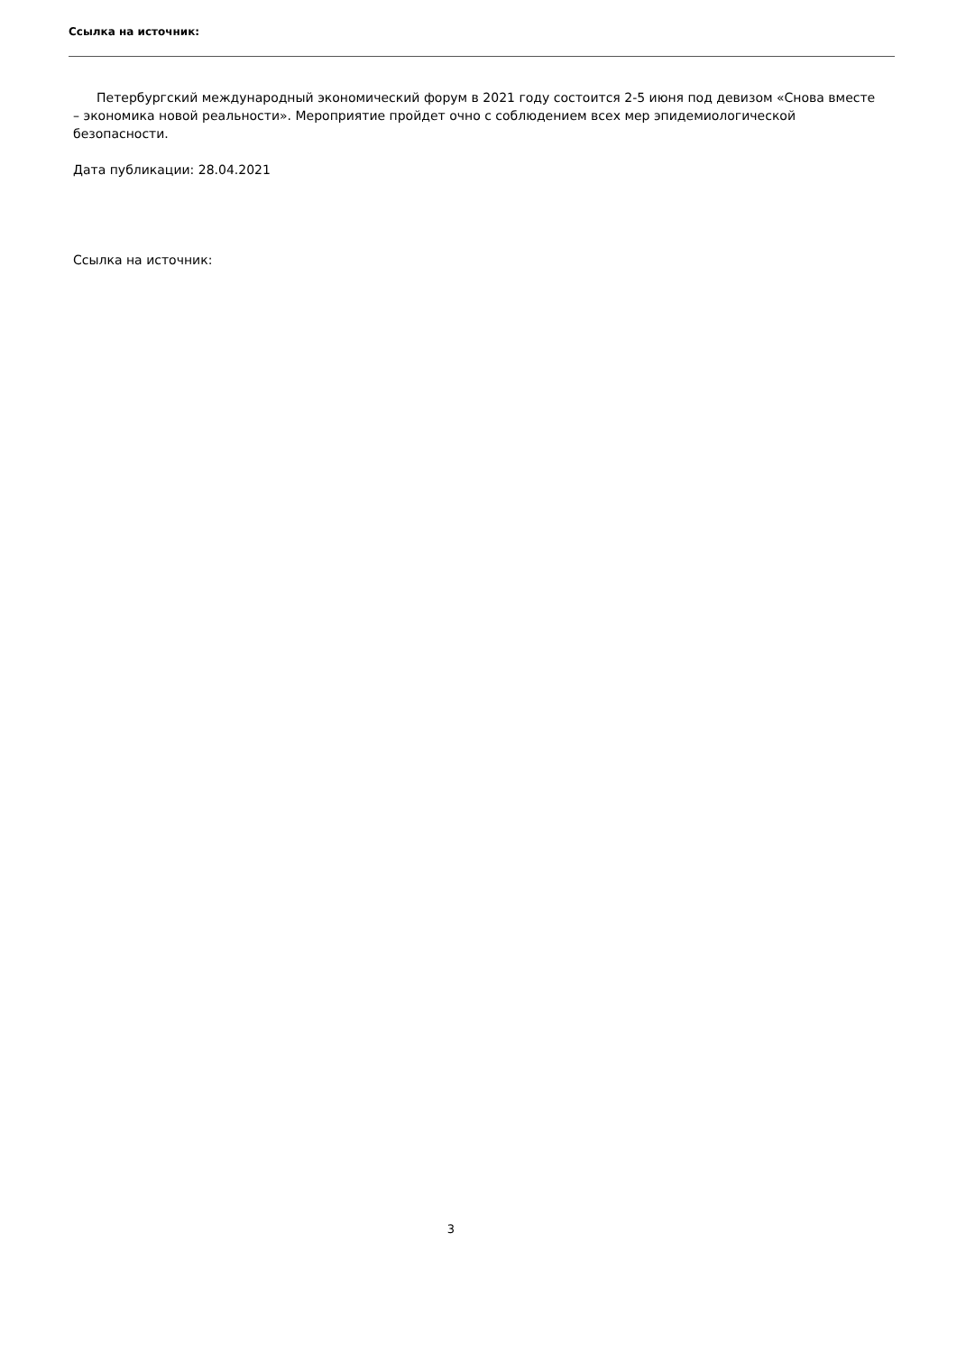Ссылка на источник:
Петербургский международный экономический форум в 2021 году состоится 2-5 июня под девизом «Снова вместе – экономика новой реальности». Мероприятие пройдет очно с соблюдением всех мер эпидемиологической безопасности.
Дата публикации: 28.04.2021
Ссылка на источник:
3